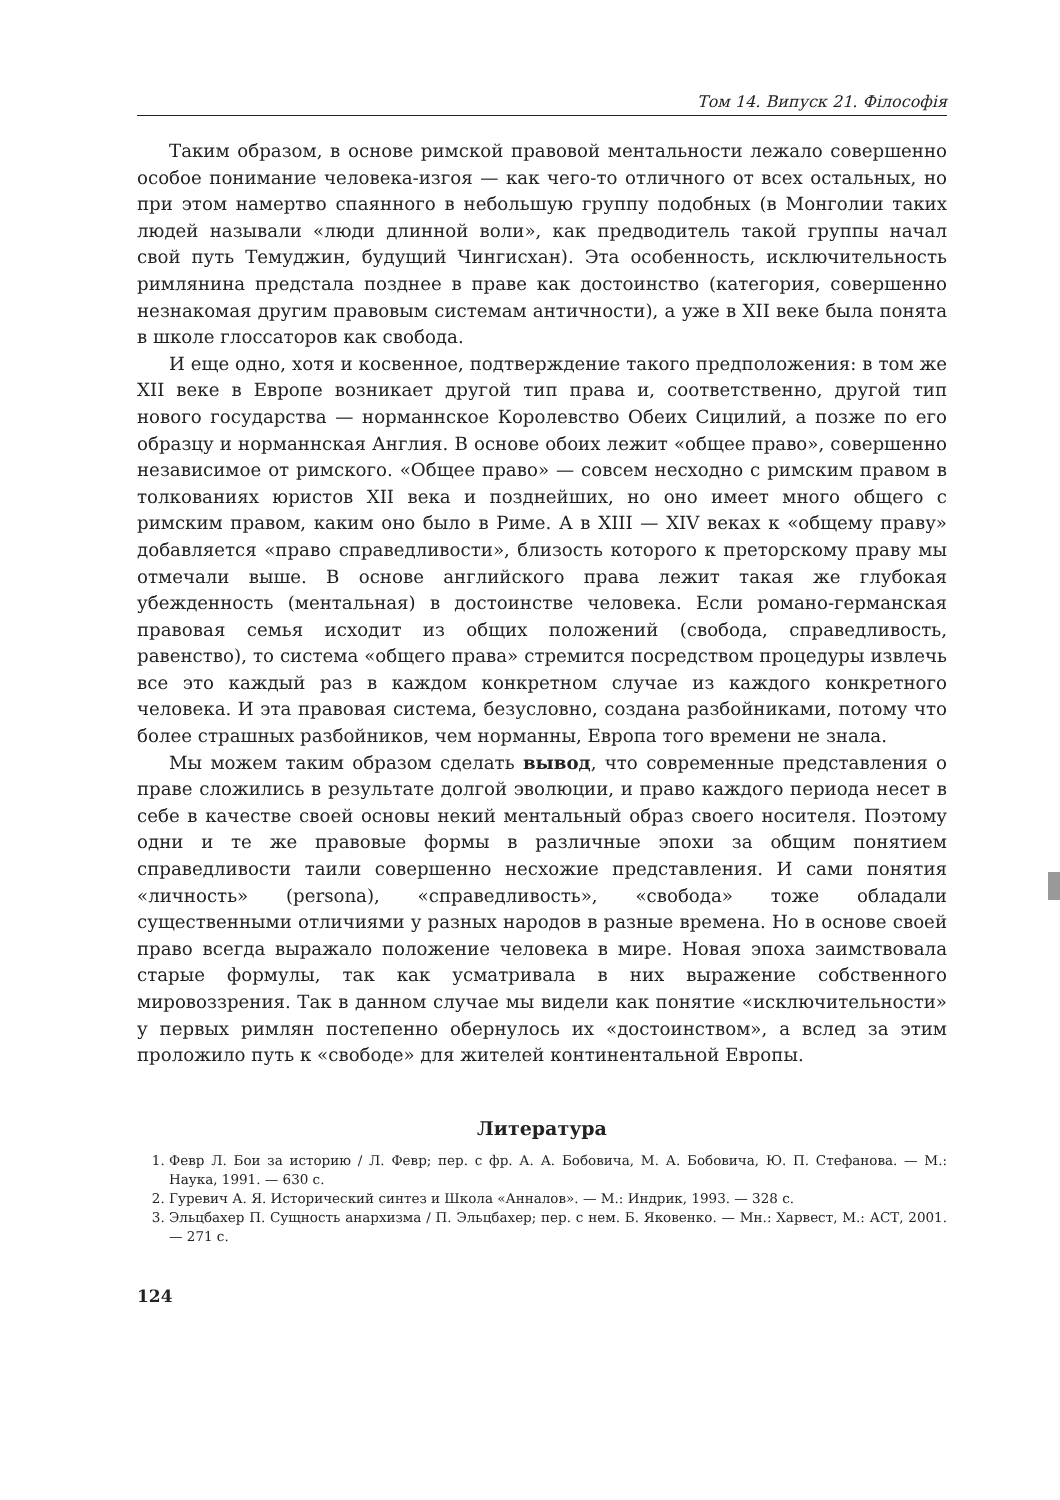Том 14. Випуск 21. Філософія
Таким образом, в основе римской правовой ментальности лежало совершенно особое понимание человека-изгоя — как чего-то отличного от всех остальных, но при этом намертво спаянного в небольшую группу подобных (в Монголии таких людей называли «люди длинной воли», как предводитель такой группы начал свой путь Темуджин, будущий Чингисхан). Эта особенность, исключительность римлянина предстала позднее в праве как достоинство (категория, совершенно незнакомая другим правовым системам античности), а уже в XII веке была понята в школе глоссаторов как свобода.
И еще одно, хотя и косвенное, подтверждение такого предположения: в том же XII веке в Европе возникает другой тип права и, соответственно, другой тип нового государства — норманнское Королевство Обеих Сицилий, а позже по его образцу и норманнская Англия. В основе обоих лежит «общее право», совершенно независимое от римского. «Общее право» — совсем несходно с римским правом в толкованиях юристов XII века и позднейших, но оно имеет много общего с римским правом, каким оно было в Риме. А в XIII — XIV веках к «общему праву» добавляется «право справедливости», близость которого к преторскому праву мы отмечали выше. В основе английского права лежит такая же глубокая убежденность (ментальная) в достоинстве человека. Если романо-германская правовая семья исходит из общих положений (свобода, справедливость, равенство), то система «общего права» стремится посредством процедуры извлечь все это каждый раз в каждом конкретном случае из каждого конкретного человека. И эта правовая система, безусловно, создана разбойниками, потому что более страшных разбойников, чем норманны, Европа того времени не знала.
Мы можем таким образом сделать вывод, что современные представления о праве сложились в результате долгой эволюции, и право каждого периода несет в себе в качестве своей основы некий ментальный образ своего носителя. Поэтому одни и те же правовые формы в различные эпохи за общим понятием справедливости таили совершенно несхожие представления. И сами понятия «личность» (persona), «справедливость», «свобода» тоже обладали существенными отличиями у разных народов в разные времена. Но в основе своей право всегда выражало положение человека в мире. Новая эпоха заимствовала старые формулы, так как усматривала в них выражение собственного мировоззрения. Так в данном случае мы видели как понятие «исключительности» у первых римлян постепенно обернулось их «достоинством», а вслед за этим проложило путь к «свободе» для жителей континентальной Европы.
Литература
1. Февр Л. Бои за историю / Л. Февр; пер. с фр. А. А. Бобовича, М. А. Бобовича, Ю. П. Стефанова. — М.: Наука, 1991. — 630 с.
2. Гуревич А. Я. Исторический синтез и Школа «Анналов». — М.: Индрик, 1993. — 328 с.
3. Эльцбахер П. Сущность анархизма / П. Эльцбахер; пер. с нем. Б. Яковенко. — Мн.: Харвест, М.: АСТ, 2001. — 271 с.
124